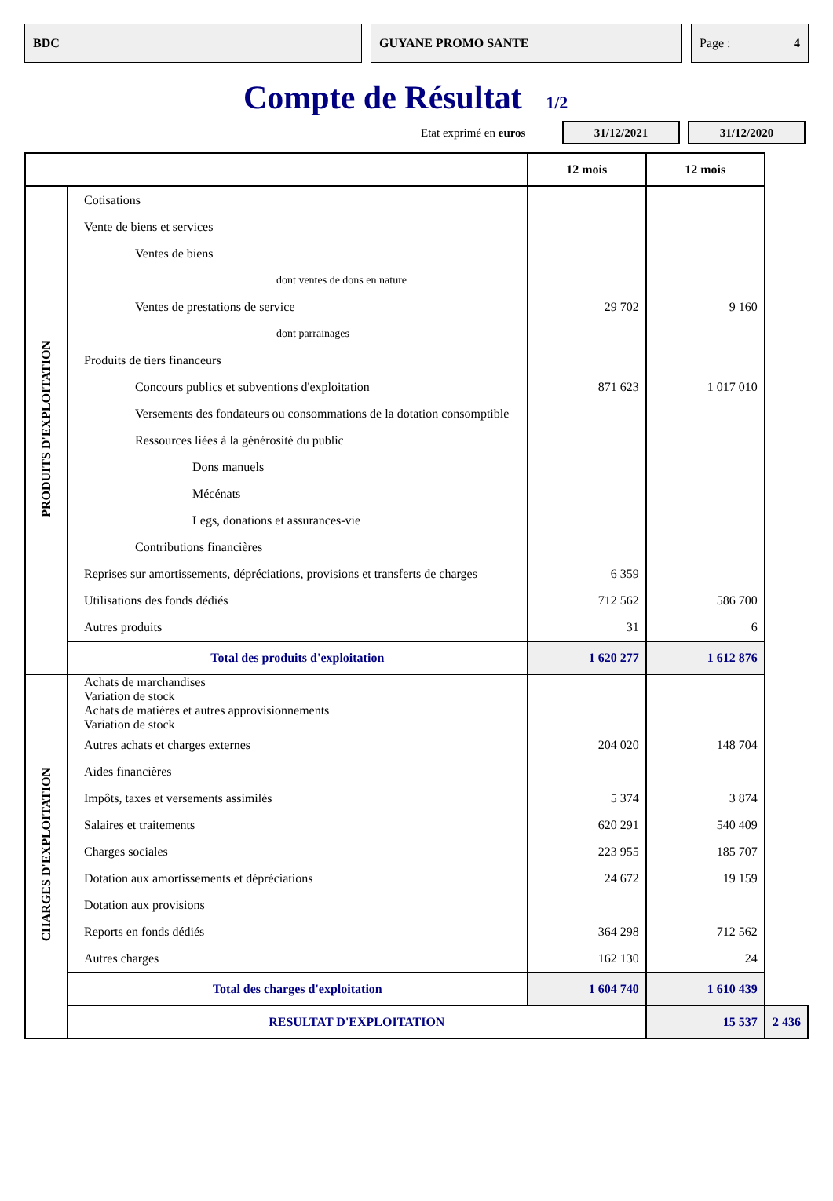BDC GUYANE PROMO SANTE Page : 4
Compte de Résultat 1/2
Etat exprimé en euros
31/12/2021 31/12/2020
| | | 12 mois | 12 mois | |
| PRODUITS D'EXPLOITATION | Cotisations | | | |
| | Vente de biens et services | | | |
| | Ventes de biens | | | |
| | dont ventes de dons en nature | | | |
| | Ventes de prestations de service | 29 702 | 9 160 | |
| | dont parrainages | | | |
| | Produits de tiers financeurs | | | |
| | Concours publics et subventions d'exploitation | 871 623 | 1 017 010 | |
| | Versements des fondateurs ou consommations de la dotation consomptible | | | |
| | Ressources liées à la générosité du public | | | |
| | Dons manuels | | | |
| | Mécénats | | | |
| | Legs, donations et assurances-vie | | | |
| | Contributions financières | | | |
| | Reprises sur amortissements, dépréciations, provisions et transferts de charges | 6 359 | | |
| | Utilisations des fonds dédiés | 712 562 | 586 700 | |
| | Autres produits | 31 | 6 | |
| | Total des produits d'exploitation | 1 620 277 | 1 612 876 | |
| CHARGES D'EXPLOITATION | Achats de marchandises Variation de stock | | | |
| | Achats de matières et autres approvisionnements Variation de stock | | | |
| | Autres achats et charges externes | 204 020 | 148 704 | |
| | Aides financières | | | |
| | Impôts, taxes et versements assimilés | 5 374 | 3 874 | |
| | Salaires et traitements | 620 291 | 540 409 | |
| | Charges sociales | 223 955 | 185 707 | |
| | Dotation aux amortissements et dépréciations | 24 672 | 19 159 | |
| | Dotation aux provisions | | | |
| | Reports en fonds dédiés | 364 298 | 712 562 | |
| | Autres charges | 162 130 | 24 | |
| | Total des charges d'exploitation | 1 604 740 | 1 610 439 | |
| | RESULTAT D'EXPLOITATION | | 15 537 | 2 436 |